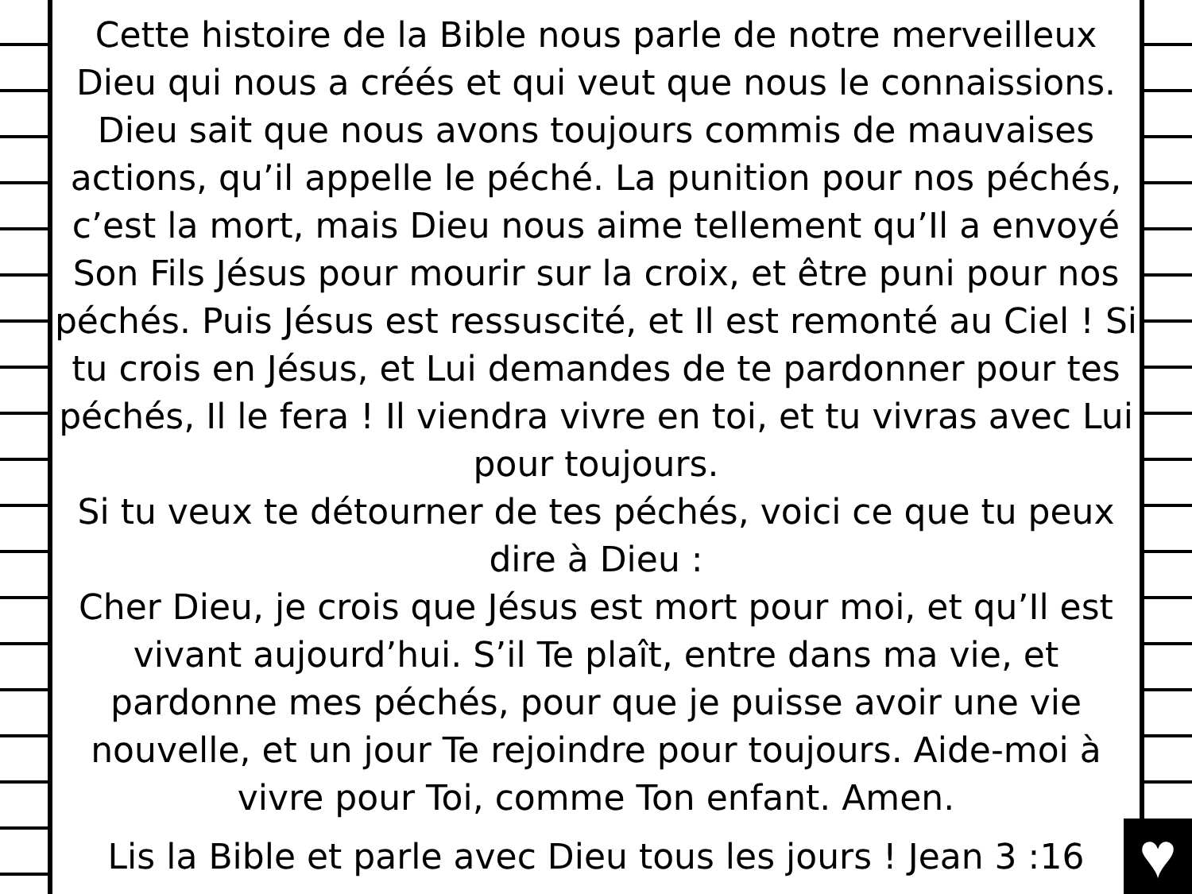Cette histoire de la Bible nous parle de notre merveilleux Dieu qui nous a créés et qui veut que nous le connaissions. Dieu sait que nous avons toujours commis de mauvaises actions, qu’il appelle le péché. La punition pour nos péchés, c’est la mort, mais Dieu nous aime tellement qu’Il a envoyé Son Fils Jésus pour mourir sur la croix, et être puni pour nos péchés. Puis Jésus est ressuscité, et Il est remonté au Ciel ! Si tu crois en Jésus, et Lui demandes de te pardonner pour tes péchés, Il le fera ! Il viendra vivre en toi, et tu vivras avec Lui pour toujours.
Si tu veux te détourner de tes péchés, voici ce que tu peux dire à Dieu :
Cher Dieu, je crois que Jésus est mort pour moi, et qu’Il est vivant aujourd’hui. S’il Te plaît, entre dans ma vie, et pardonne mes péchés, pour que je puisse avoir une vie nouvelle, et un jour Te rejoindre pour toujours. Aide-moi à vivre pour Toi, comme Ton enfant. Amen.
Lis la Bible et parle avec Dieu tous les jours ! Jean 3 :16
♥